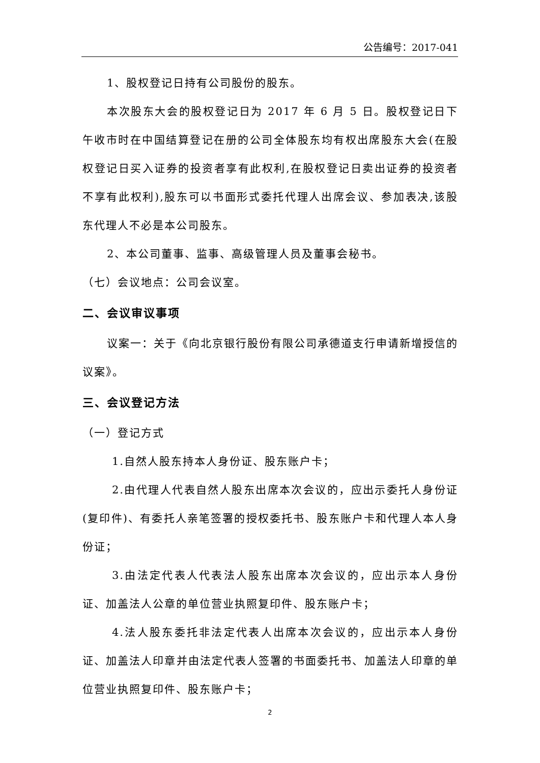公告编号：2017-041
1、股权登记日持有公司股份的股东。
本次股东大会的股权登记日为 2017 年 6 月 5 日。股权登记日下午收市时在中国结算登记在册的公司全体股东均有权出席股东大会(在股权登记日买入证券的投资者享有此权利,在股权登记日卖出证券的投资者不享有此权利),股东可以书面形式委托代理人出席会议、参加表决,该股东代理人不必是本公司股东。
2、本公司董事、监事、高级管理人员及董事会秘书。
（七）会议地点：公司会议室。
二、会议审议事项
议案一：关于《向北京银行股份有限公司承德道支行申请新增授信的议案》。
三、会议登记方法
（一）登记方式
1.自然人股东持本人身份证、股东账户卡；
2.由代理人代表自然人股东出席本次会议的，应出示委托人身份证(复印件)、有委托人亲笔签署的授权委托书、股东账户卡和代理人本人身份证；
3.由法定代表人代表法人股东出席本次会议的，应出示本人身份证、加盖法人公章的单位营业执照复印件、股东账户卡；
4.法人股东委托非法定代表人出席本次会议的，应出示本人身份证、加盖法人印章并由法定代表人签署的书面委托书、加盖法人印章的单位营业执照复印件、股东账户卡；
2